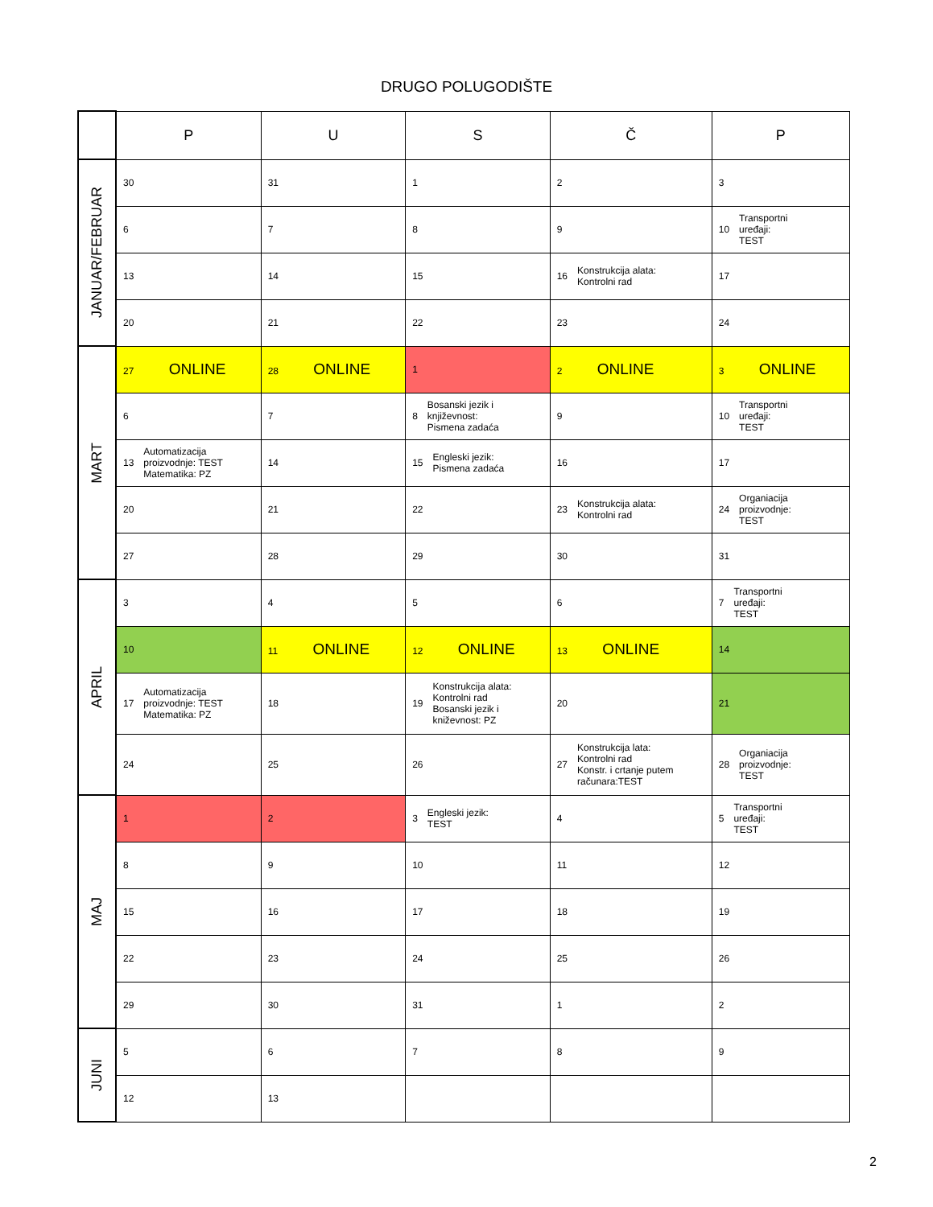DRUGO POLUGODIŠTE
| | P | U | S | Č | P |
| --- | --- | --- | --- | --- | --- |
| JANUAR/FEBRUAR | 30 | 31 | 1 | 2 | 3 |
| | 6 | 7 | 8 | 9 | 10 Transportni uređaji: TEST |
| | 13 | 14 | 15 | 16 Konstrukcija alata: Kontrolni rad | 17 |
| | 20 | 21 | 22 | 23 | 24 |
| MART | 27 ONLINE | 28 ONLINE | 1 | 2 ONLINE | 3 ONLINE |
| | 6 | 7 | 8 Bosanski jezik i književnost: Pismena zadaća | 9 | 10 Transportni uređaji: TEST |
| | 13 Automatizacija proizvodnje: TEST Matematika: PZ | 14 | 15 Engleski jezik: Pismena zadaća | 16 | 17 |
| | 20 | 21 | 22 | 23 Konstrukcija alata: Kontrolni rad | 24 Organiacija proizvodnje: TEST |
| | 27 | 28 | 29 | 30 | 31 |
| APRIL | 3 | 4 | 5 | 6 | 7 Transportni uređaji: TEST |
| | 10 | 11 ONLINE | 12 ONLINE | 13 ONLINE | 14 |
| | 17 Automatizacija proizvodnje: TEST Matematika: PZ | 18 | 19 Konstrukcija alata: Kontrolni rad Bosanski jezik i kniževnost: PZ | 20 | 21 |
| | 24 | 25 | 26 | 27 Konstrukcija lata: Kontrolni rad Konstr. i crtanje putem računara:TEST | 28 Organiacija proizvodnje: TEST |
| MAJ | 1 | 2 | 3 Engleski jezik: TEST | 4 | 5 Transportni uređaji: TEST |
| | 8 | 9 | 10 | 11 | 12 |
| | 15 | 16 | 17 | 18 | 19 |
| | 22 | 23 | 24 | 25 | 26 |
| | 29 | 30 | 31 | 1 | 2 |
| JUNI | 5 | 6 | 7 | 8 | 9 |
| | 12 | 13 | | | |
2